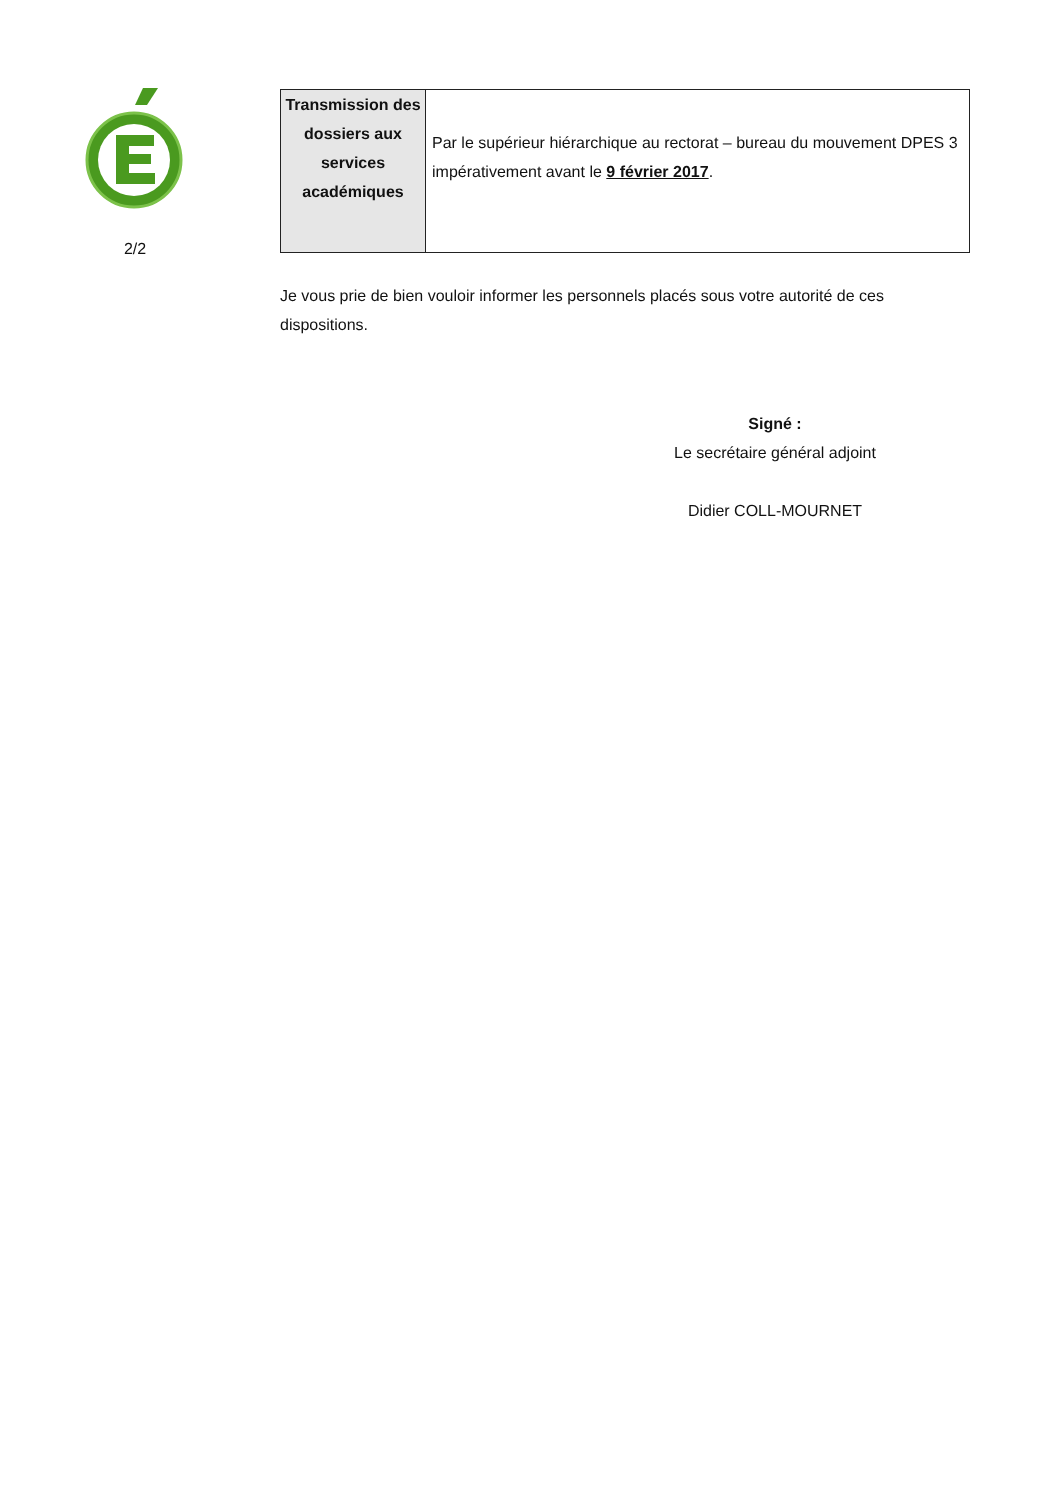2/2
| Transmission des dossiers aux services académiques | Par le supérieur hiérarchique au rectorat – bureau du mouvement DPES 3 impérativement avant le 9 février 2017 . |
Je vous prie de bien vouloir informer les personnels placés sous votre autorité de ces dispositions.
Signé :
Le secrétaire général adjoint
Didier COLL-MOURNET